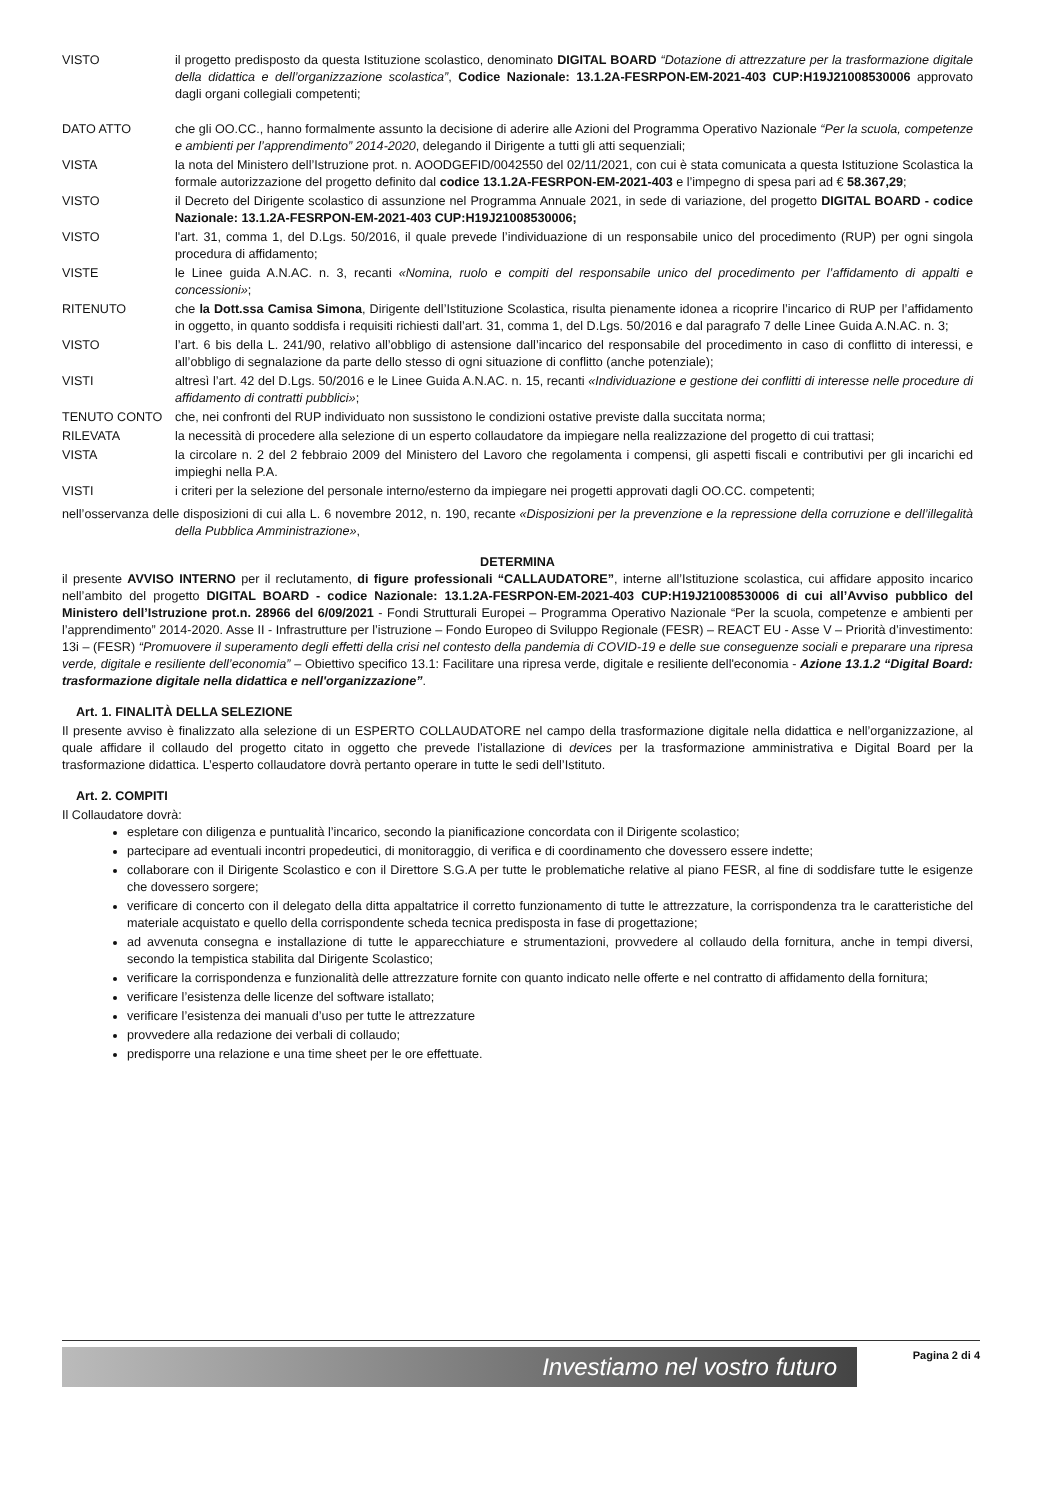VISTO il progetto predisposto da questa Istituzione scolastico, denominato DIGITAL BOARD “Dotazione di attrezzature per la trasformazione digitale della didattica e dell’organizzazione scolastica”, Codice Nazionale: 13.1.2A-FESRPON-EM-2021-403 CUP:H19J21008530006 approvato dagli organi collegiali competenti;
DATO ATTO che gli OO.CC., hanno formalmente assunto la decisione di aderire alle Azioni del Programma Operativo Nazionale “Per la scuola, competenze e ambienti per l’apprendimento” 2014-2020, delegando il Dirigente a tutti gli atti sequenziali;
VISTA la nota del Ministero dell’Istruzione prot. n. AOODGEFID/0042550 del 02/11/2021, con cui è stata comunicata a questa Istituzione Scolastica la formale autorizzazione del progetto definito dal codice 13.1.2A-FESRPON-EM-2021-403 e l’impegno di spesa pari ad € 58.367,29;
VISTO il Decreto del Dirigente scolastico di assunzione nel Programma Annuale 2021, in sede di variazione, del progetto DIGITAL BOARD - codice Nazionale: 13.1.2A-FESRPON-EM-2021-403 CUP:H19J21008530006;
VISTO l'art. 31, comma 1, del D.Lgs. 50/2016, il quale prevede l’individuazione di un responsabile unico del procedimento (RUP) per ogni singola procedura di affidamento;
VISTE le Linee guida A.N.AC. n. 3, recanti «Nomina, ruolo e compiti del responsabile unico del procedimento per l’affidamento di appalti e concessioni»;
RITENUTO che la Dott.ssa Camisa Simona, Dirigente dell’Istituzione Scolastica, risulta pienamente idonea a ricoprire l’incarico di RUP per l’affidamento in oggetto, in quanto soddisfa i requisiti richiesti dall’art. 31, comma 1, del D.Lgs. 50/2016 e dal paragrafo 7 delle Linee Guida A.N.AC. n. 3;
VISTO l’art. 6 bis della L. 241/90, relativo all’obbligo di astensione dall’incarico del responsabile del procedimento in caso di conflitto di interessi, e all’obbligo di segnalazione da parte dello stesso di ogni situazione di conflitto (anche potenziale);
VISTI altresì l’art. 42 del D.Lgs. 50/2016 e le Linee Guida A.N.AC. n. 15, recanti «Individuazione e gestione dei conflitti di interesse nelle procedure di affidamento di contratti pubblici»;
TENUTO CONTO che, nei confronti del RUP individuato non sussistono le condizioni ostative previste dalla succitata norma;
RILEVATA la necessità di procedere alla selezione di un esperto collaudatore da impiegare nella realizzazione del progetto di cui trattasi;
VISTA la circolare n. 2 del 2 febbraio 2009 del Ministero del Lavoro che regolamenta i compensi, gli aspetti fiscali e contributivi per gli incarichi ed impieghi nella P.A.
VISTI i criteri per la selezione del personale interno/esterno da impiegare nei progetti approvati dagli OO.CC. competenti;
nell’osservanza delle disposizioni di cui alla L. 6 novembre 2012, n. 190, recante «Disposizioni per la prevenzione e la repressione della corruzione e dell’illegalità della Pubblica Amministrazione»,
DETERMINA
il presente AVVISO INTERNO per il reclutamento, di figure professionali “CALLAUDATORE”, interne all’Istituzione scolastica, cui affidare apposito incarico nell’ambito del progetto DIGITAL BOARD - codice Nazionale: 13.1.2A-FESRPON-EM-2021-403 CUP:H19J21008530006 di cui all’Avviso pubblico del Ministero dell’Istruzione prot.n. 28966 del 6/09/2021 - Fondi Strutturali Europei – Programma Operativo Nazionale “Per la scuola, competenze e ambienti per l’apprendimento” 2014-2020. Asse II - Infrastrutture per l’istruzione – Fondo Europeo di Sviluppo Regionale (FESR) – REACT EU - Asse V – Priorità d’investimento: 13i – (FESR) “Promuovere il superamento degli effetti della crisi nel contesto della pandemia di COVID-19 e delle sue conseguenze sociali e preparare una ripresa verde, digitale e resiliente dell’economia” – Obiettivo specifico 13.1: Facilitare una ripresa verde, digitale e resiliente dell'economia - Azione 13.1.2 “Digital Board: trasformazione digitale nella didattica e nell'organizzazione”.
Art. 1. FINALITÀ DELLA SELEZIONE
Il presente avviso è finalizzato alla selezione di un ESPERTO COLLAUDATORE nel campo della trasformazione digitale nella didattica e nell’organizzazione, al quale affidare il collaudo del progetto citato in oggetto che prevede l’istallazione di devices per la trasformazione amministrativa e Digital Board per la trasformazione didattica. L’esperto collaudatore dovrà pertanto operare in tutte le sedi dell’Istituto.
Art. 2. COMPITI
Il Collaudatore dovrà:
espletare con diligenza e puntualità l’incarico, secondo la pianificazione concordata con il Dirigente scolastico;
partecipare ad eventuali incontri propedeutici, di monitoraggio, di verifica e di coordinamento che dovessero essere indette;
collaborare con il Dirigente Scolastico e con il Direttore S.G.A per tutte le problematiche relative al piano FESR, al fine di soddisfare tutte le esigenze che dovessero sorgere;
verificare di concerto con il delegato della ditta appaltatrice il corretto funzionamento di tutte le attrezzature, la corrispondenza tra le caratteristiche del materiale acquistato e quello della corrispondente scheda tecnica predisposta in fase di progettazione;
ad avvenuta consegna e installazione di tutte le apparecchiature e strumentazioni, provvedere al collaudo della fornitura, anche in tempi diversi, secondo la tempistica stabilita dal Dirigente Scolastico;
verificare la corrispondenza e funzionalità delle attrezzature fornite con quanto indicato nelle offerte e nel contratto di affidamento della fornitura;
verificare l’esistenza delle licenze del software istallato;
verificare l’esistenza dei manuali d’uso per tutte le attrezzature
provvedere alla redazione dei verbali di collaudo;
predisporre una relazione e una time sheet per le ore effettuate.
Investiamo nel vostro futuro
Pagina 2 di 4